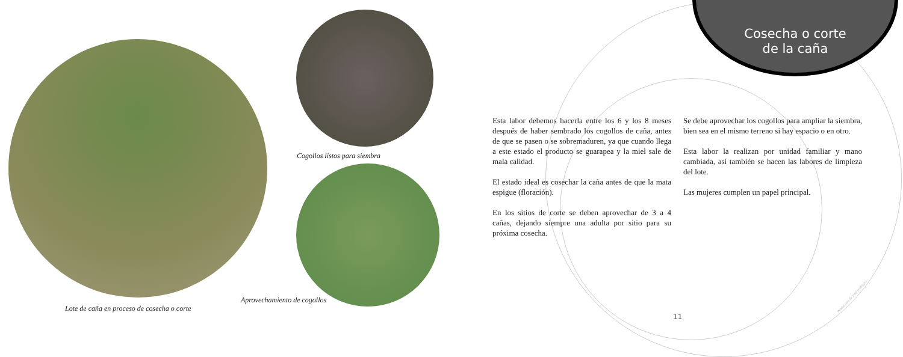Cogollos listos para siembra
Aprovechamiento de cogollos
Lote de caña en proceso de cosecha o corte
Cosecha o corte
de la caña
Esta labor debemos hacerla entre los 6 y los 8 meses después de haber sembrado los cogollos de caña, antes de que se pasen o se sobremaduren, ya que cuando llega a este estado el producto se guarapea y la miel sale de mala calidad.
El estado ideal es cosechar la caña antes de que la mata espigue (floración).
En los sitios de corte se deben aprovechar de 3 a 4 cañas, dejando siempre una adulta por sitio para su próxima cosecha.
Se debe aprovechar los cogollos para ampliar la siembra, bien sea en el mismo terreno si hay espacio o en otro.
Esta labor la realizan por unidad familiar y mano cambiada, así también se hacen las labores de limpieza del lote.
Las mujeres cumplen un papel principal.
11
Producción de miel ecológica